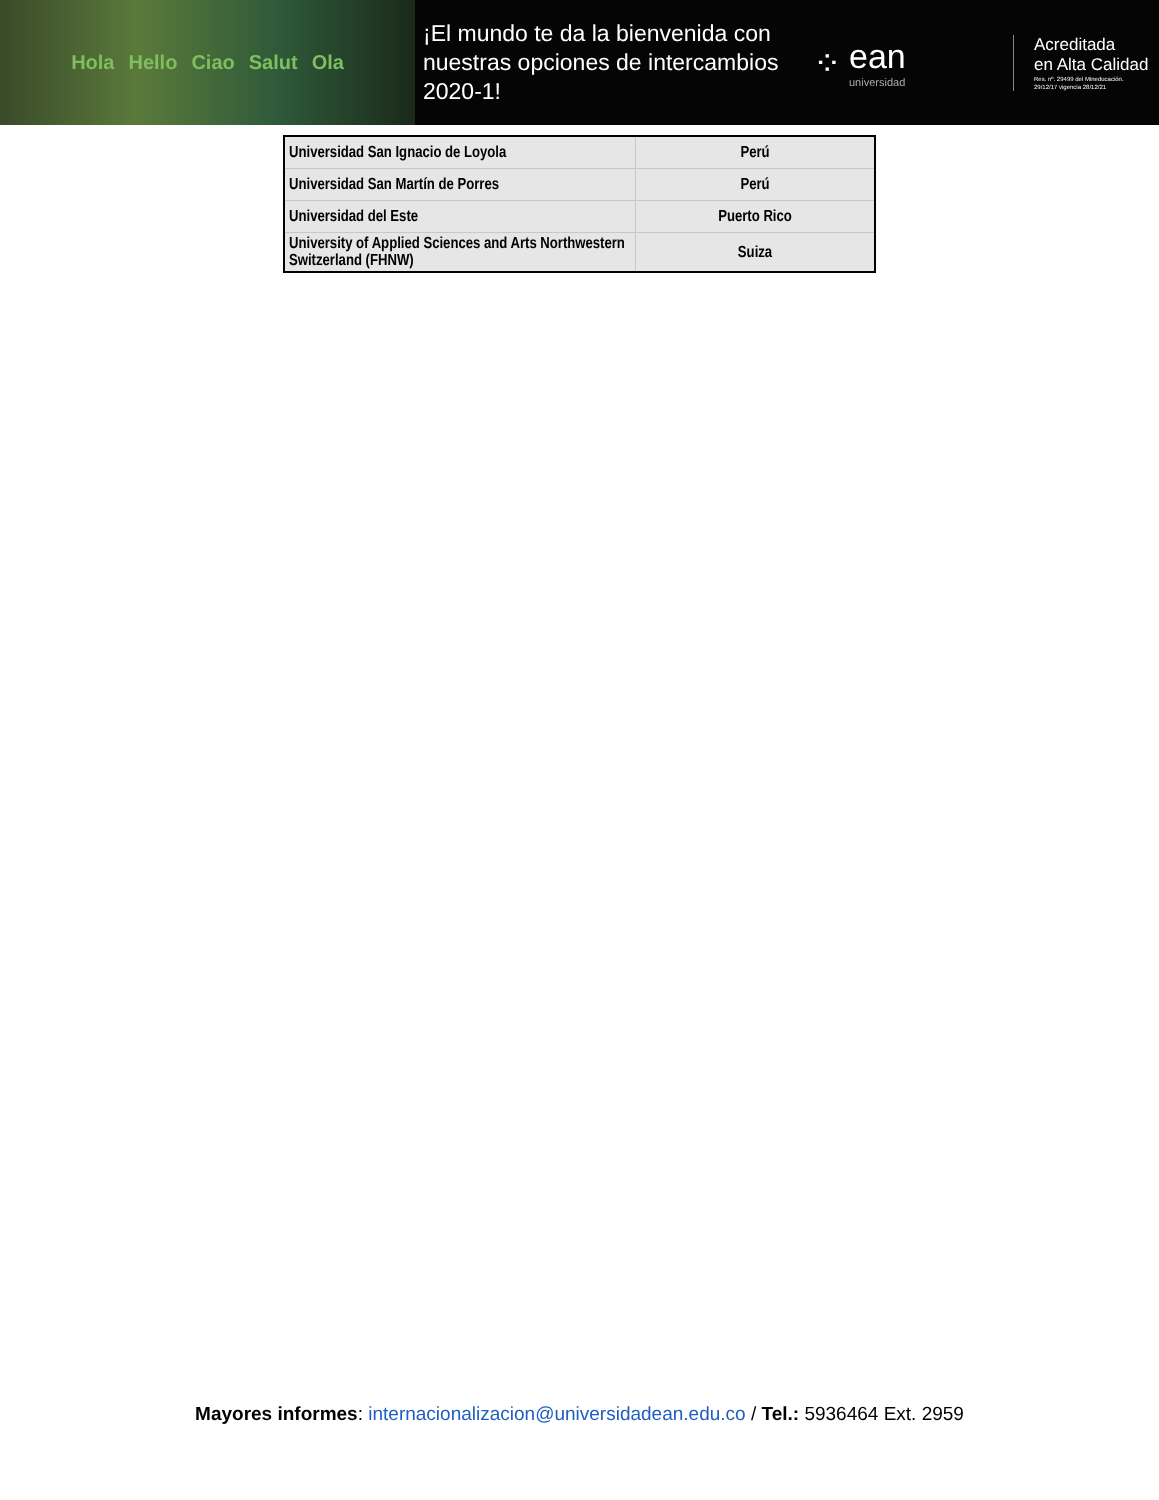Hola Hello Ciao Salut Ola
¡El mundo te da la bienvenida con nuestras opciones de intercambios 2020-1!
⁘
ean
universidad
Acreditada
en Alta Calidad
Res. nº. 29499 del Mineducación.
29/12/17 vigencia 28/12/21
| Universidad San Ignacio de Loyola | Perú |
| Universidad San Martín de Porres | Perú |
| Universidad del Este | Puerto Rico |
| University of Applied Sciences and Arts Northwestern Switzerland (FHNW) | Suiza |
Mayores informes: internacionalizacion@universidadean.edu.co / Tel.: 5936464 Ext. 2959